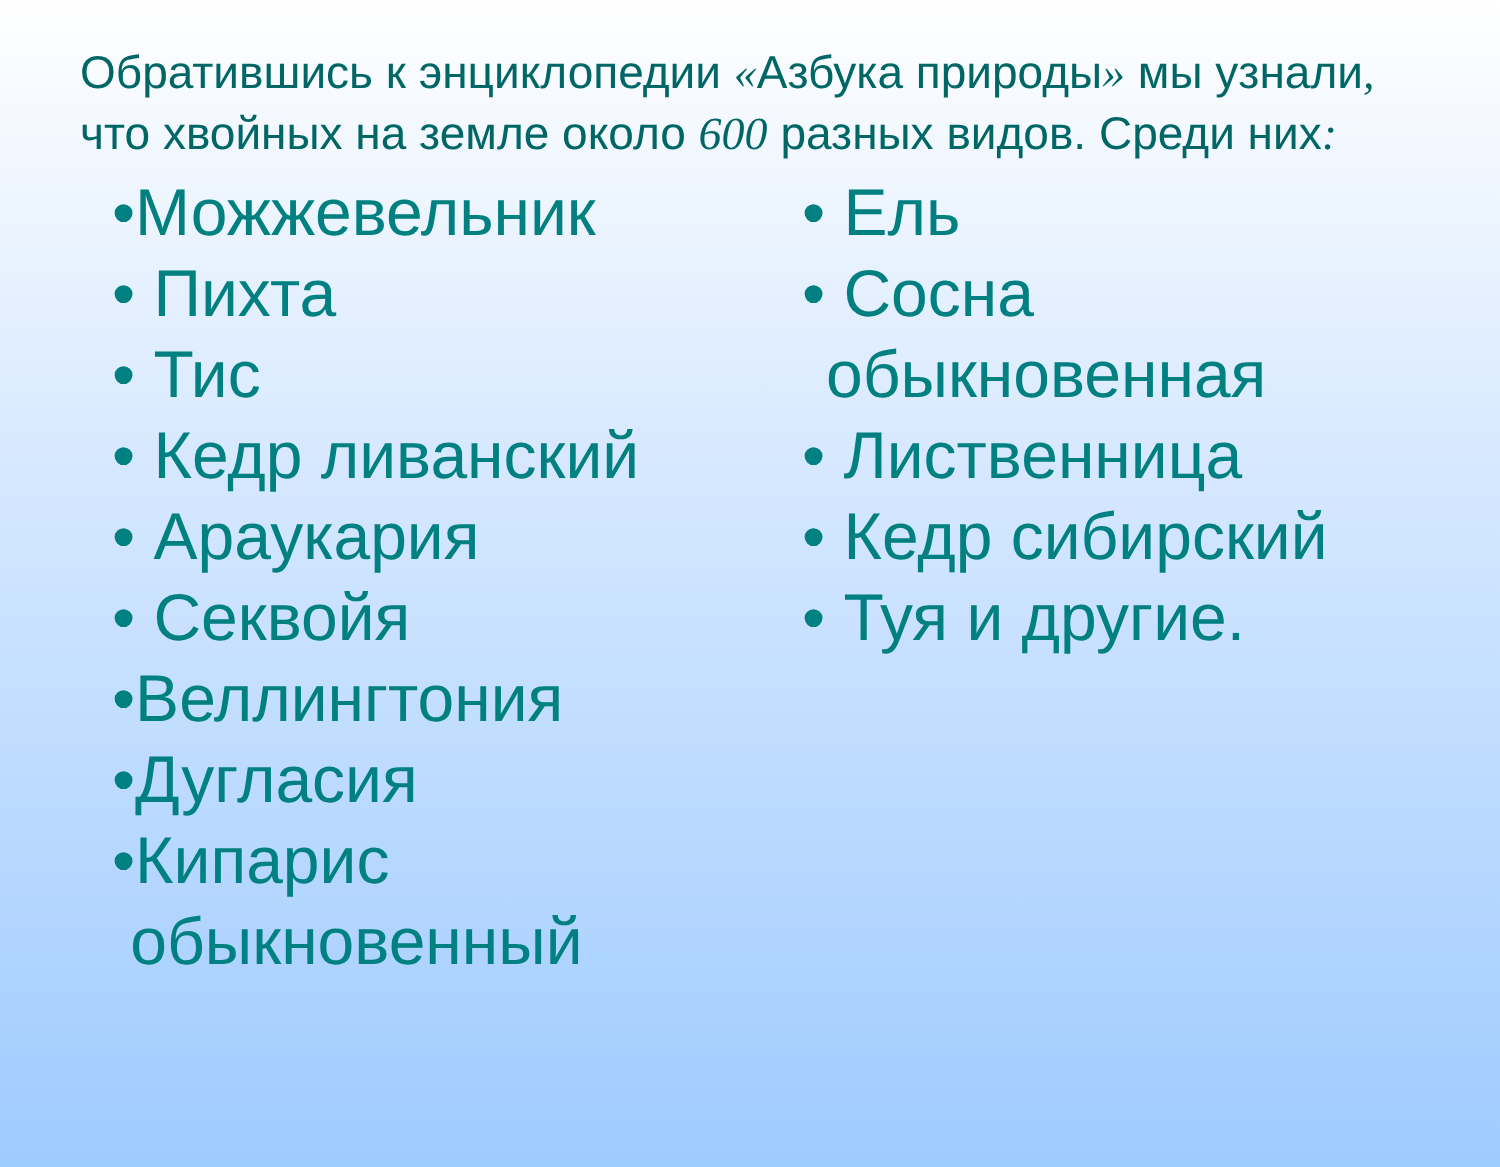Обратившись к энциклопедии «Азбука природы» мы узнали, что хвойных на земле около 600 разных видов. Среди них:
•Можжевельник
• Пихта
• Тис
• Кедр ливанский
• Араукария
• Секвойя
•Веллингтония
•Дугласия
•Кипарис
обыкновенный
• Ель
• Сосна
обыкновенная
• Лиственница
• Кедр сибирский
• Туя и другие.